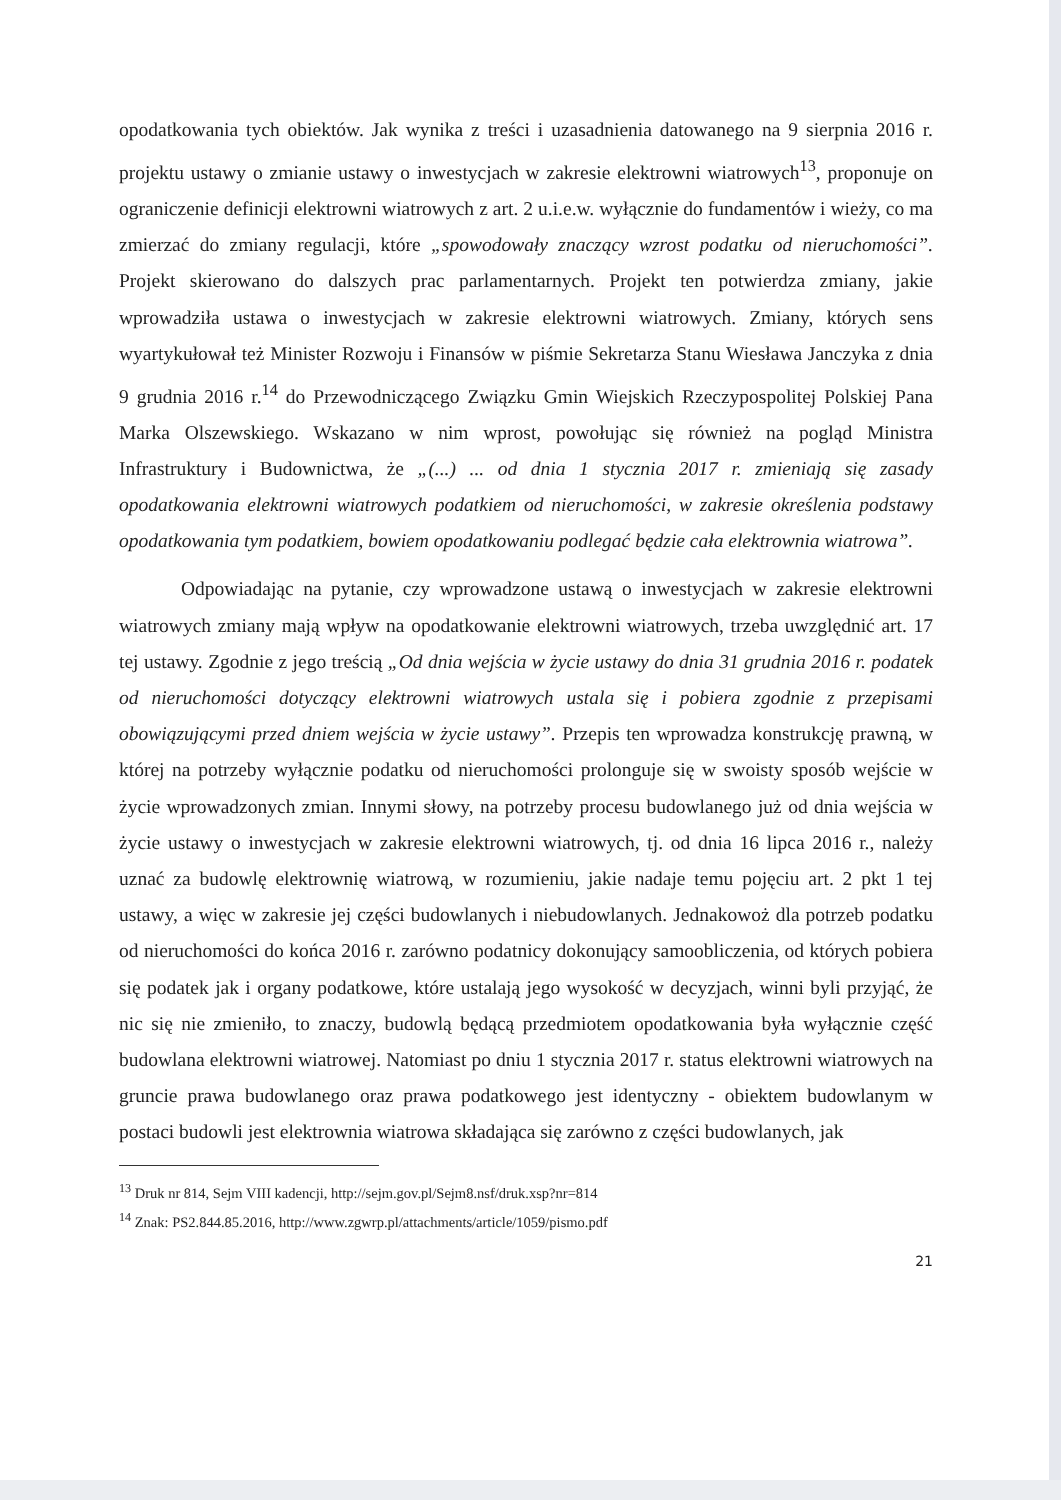opodatkowania tych obiektów. Jak wynika z treści i uzasadnienia datowanego na 9 sierpnia 2016 r. projektu ustawy o zmianie ustawy o inwestycjach w zakresie elektrowni wiatrowych<sup>13</sup>, proponuje on ograniczenie definicji elektrowni wiatrowych z art. 2 u.i.e.w. wyłącznie do fundamentów i wieży, co ma zmierzać do zmiany regulacji, które „spowodowały znaczący wzrost podatku od nieruchomości”. Projekt skierowano do dalszych prac parlamentarnych. Projekt ten potwierdza zmiany, jakie wprowadziła ustawa o inwestycjach w zakresie elektrowni wiatrowych. Zmiany, których sens wyartykułował też Minister Rozwoju i Finansów w piśmie Sekretarza Stanu Wiesława Janczyka z dnia 9 grudnia 2016 r.<sup>14</sup> do Przewodniczącego Związku Gmin Wiejskich Rzeczypospolitej Polskiej Pana Marka Olszewskiego. Wskazano w nim wprost, powołując się również na pogląd Ministra Infrastruktury i Budownictwa, że „(...) ... od dnia 1 stycznia 2017 r. zmieniają się zasady opodatkowania elektrowni wiatrowych podatkiem od nieruchomości, w zakresie określenia podstawy opodatkowania tym podatkiem, bowiem opodatkowaniu podlegać będzie cała elektrownia wiatrowa”.
Odpowiadając na pytanie, czy wprowadzone ustawą o inwestycjach w zakresie elektrowni wiatrowych zmiany mają wpływ na opodatkowanie elektrowni wiatrowych, trzeba uwzględnić art. 17 tej ustawy. Zgodnie z jego treścią „Od dnia wejścia w życie ustawy do dnia 31 grudnia 2016 r. podatek od nieruchomości dotyczący elektrowni wiatrowych ustala się i pobiera zgodnie z przepisami obowiązującymi przed dniem wejścia w życie ustawy”. Przepis ten wprowadza konstrukcję prawną, w której na potrzeby wyłącznie podatku od nieruchomości prolonguje się w swoisty sposób wejście w życie wprowadzonych zmian. Innymi słowy, na potrzeby procesu budowlanego już od dnia wejścia w życie ustawy o inwestycjach w zakresie elektrowni wiatrowych, tj. od dnia 16 lipca 2016 r., należy uznać za budowlę elektrownię wiatrową, w rozumieniu, jakie nadaje temu pojęciu art. 2 pkt 1 tej ustawy, a więc w zakresie jej części budowlanych i niebudowlanych. Jednakowoż dla potrzeb podatku od nieruchomości do końca 2016 r. zarówno podatnicy dokonujący samoobliczenia, od których pobiera się podatek jak i organy podatkowe, które ustalają jego wysokość w decyzjach, winni byli przyjąć, że nic się nie zmieniło, to znaczy, budowlą będącą przedmiotem opodatkowania była wyłącznie część budowlana elektrowni wiatrowej. Natomiast po dniu 1 stycznia 2017 r. status elektrowni wiatrowych na gruncie prawa budowlanego oraz prawa podatkowego jest identyczny - obiektem budowlanym w postaci budowli jest elektrownia wiatrowa składająca się zarówno z części budowlanych, jak
<sup>13</sup> Druk nr 814, Sejm VIII kadencji, http://sejm.gov.pl/Sejm8.nsf/druk.xsp?nr=814
<sup>14</sup> Znak: PS2.844.85.2016, http://www.zgwrp.pl/attachments/article/1059/pismo.pdf
21